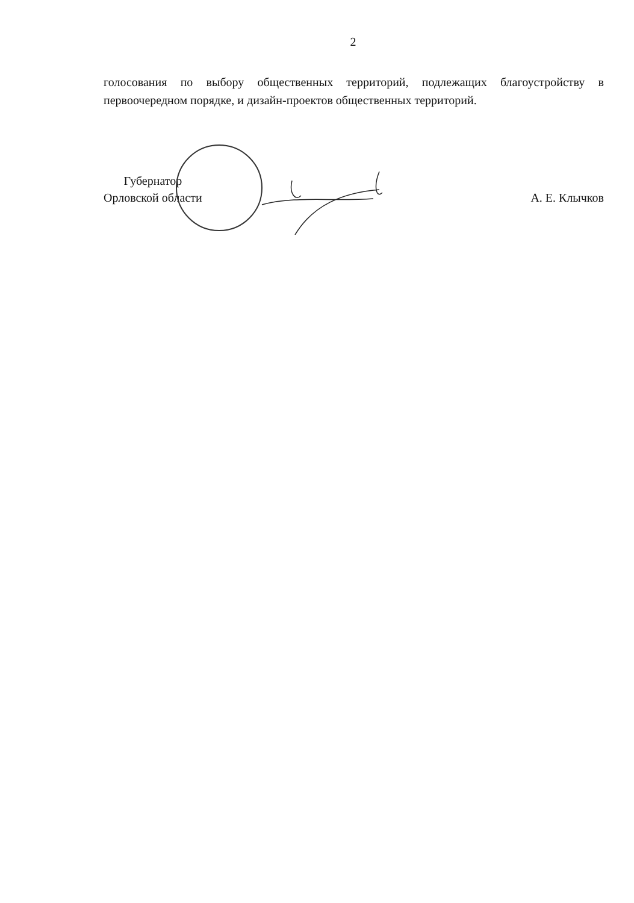2
голосования по выбору общественных территорий, подлежащих благоустройству в первоочередном порядке, и дизайн-проектов общественных территорий.
Губернатор
Орловской области
А. Е. Клычков